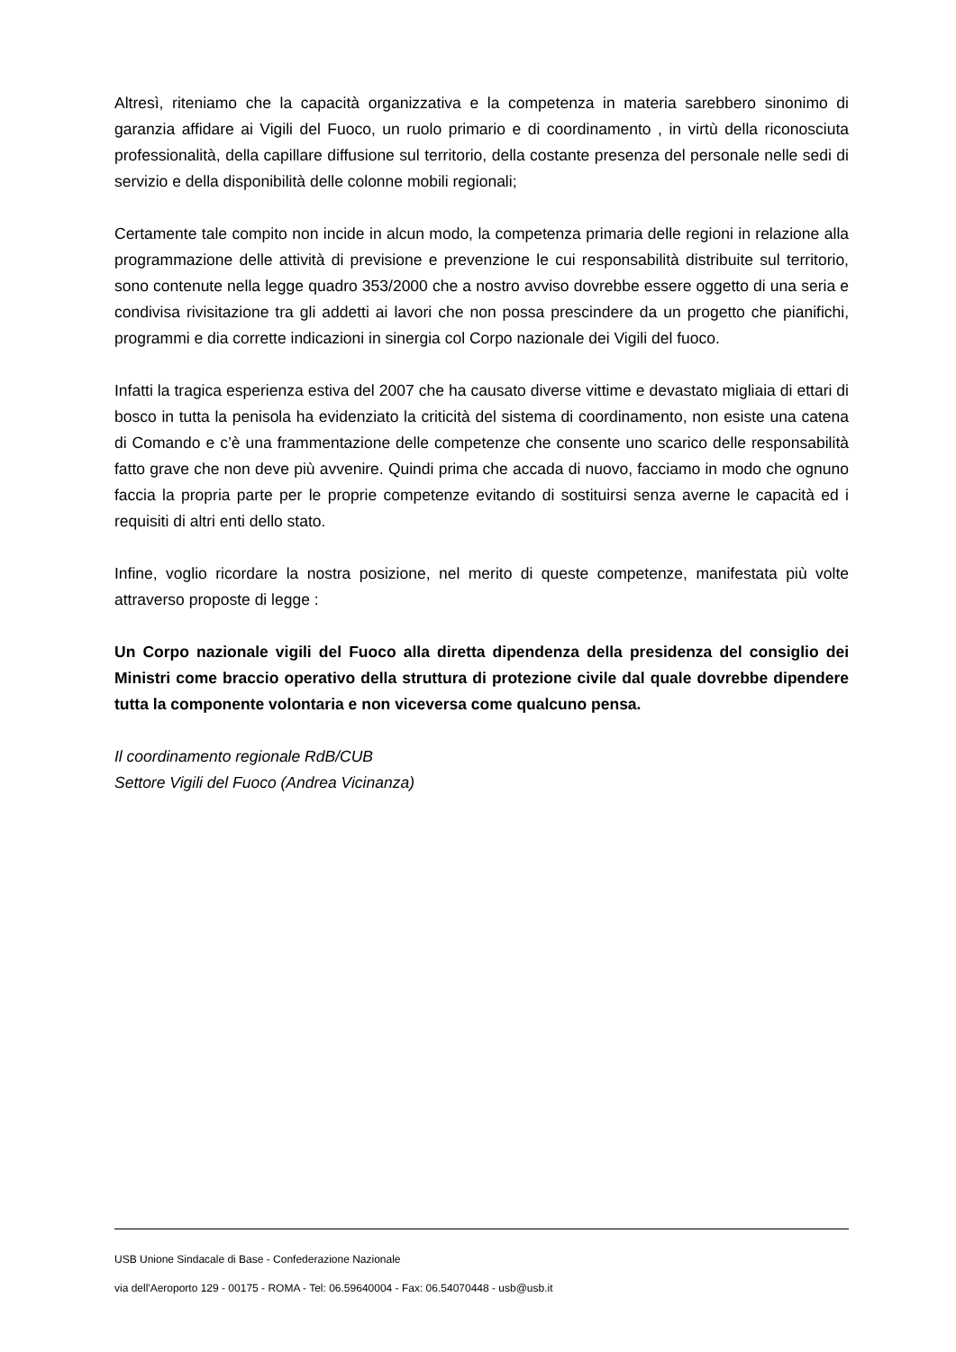Altresì, riteniamo che la capacità organizzativa e la competenza in materia sarebbero sinonimo di garanzia affidare ai Vigili del Fuoco, un ruolo primario e di coordinamento , in virtù della riconosciuta professionalità, della capillare diffusione sul territorio, della costante presenza del personale nelle sedi di servizio e della disponibilità delle colonne mobili regionali;
Certamente tale compito non incide in alcun modo, la competenza primaria delle regioni in relazione alla programmazione delle attività di previsione e prevenzione le cui responsabilità distribuite sul territorio, sono contenute nella legge quadro 353/2000 che a nostro avviso dovrebbe essere oggetto di una seria e condivisa rivisitazione tra gli addetti ai lavori che non possa prescindere da un progetto che pianifichi, programmi e dia corrette indicazioni in sinergia col Corpo nazionale dei Vigili del fuoco.
Infatti la tragica esperienza estiva del 2007 che ha causato diverse vittime e devastato migliaia di ettari di bosco in tutta la penisola ha evidenziato la criticità del sistema di coordinamento, non esiste una catena di Comando e c’è una frammentazione delle competenze che consente uno scarico delle responsabilità fatto grave che non deve più avvenire. Quindi prima che accada di nuovo, facciamo in modo che ognuno faccia la propria parte per le proprie competenze evitando di sostituirsi senza averne le capacità ed i requisiti di altri enti dello stato.
Infine, voglio ricordare la nostra posizione, nel merito di queste competenze, manifestata più volte attraverso proposte di legge :
Un Corpo nazionale vigili del Fuoco alla diretta dipendenza della presidenza del consiglio dei Ministri come braccio operativo della struttura di protezione civile dal quale dovrebbe dipendere tutta la componente volontaria e non viceversa come qualcuno pensa.
Il coordinamento regionale RdB/CUB
Settore Vigili del Fuoco (Andrea Vicinanza)
USB Unione Sindacale di Base - Confederazione Nazionale
via dell'Aeroporto 129 - 00175 - ROMA - Tel: 06.59640004 - Fax: 06.54070448 - usb@usb.it